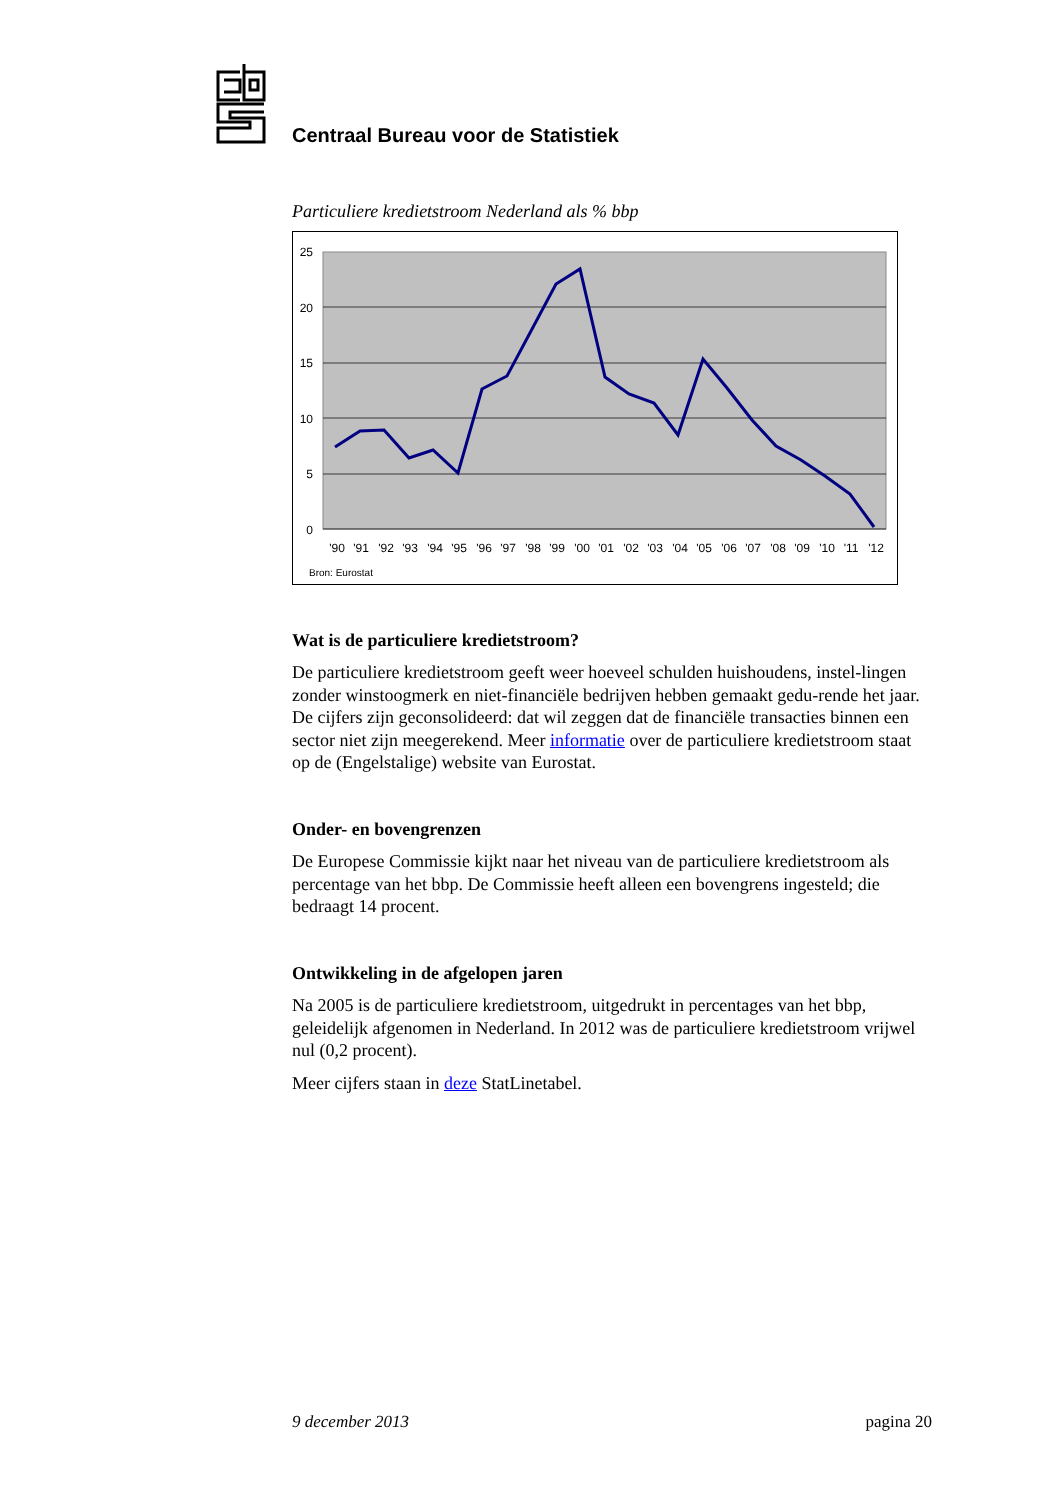Centraal Bureau voor de Statistiek
Particuliere kredietstroom Nederland als % bbp
25
20
15
10
5
0
'90
'91
'92
'93
'94
'95
'96
'97
'98
'99
'00
'01
'02
'03
'04
'05
'06
'07
'08
'09
'10
'11
'12
Bron: Eurostat
Wat is de particuliere kredietstroom?
De particuliere kredietstroom geeft weer hoeveel schulden huishoudens, instel-lingen zonder winstoogmerk en niet-financiële bedrijven hebben gemaakt gedu-rende het jaar. De cijfers zijn geconsolideerd: dat wil zeggen dat de financiële transacties binnen een sector niet zijn meegerekend. Meer informatie over de particuliere kredietstroom staat op de (Engelstalige) website van Eurostat.
Onder- en bovengrenzen
De Europese Commissie kijkt naar het niveau van de particuliere kredietstroom als percentage van het bbp. De Commissie heeft alleen een bovengrens ingesteld; die bedraagt 14 procent.
Ontwikkeling in de afgelopen jaren
Na 2005 is de particuliere kredietstroom, uitgedrukt in percentages van het bbp, geleidelijk afgenomen in Nederland. In 2012 was de particuliere kredietstroom vrijwel nul (0,2 procent).
Meer cijfers staan in deze StatLinetabel.
9 december 2013 pagina 20